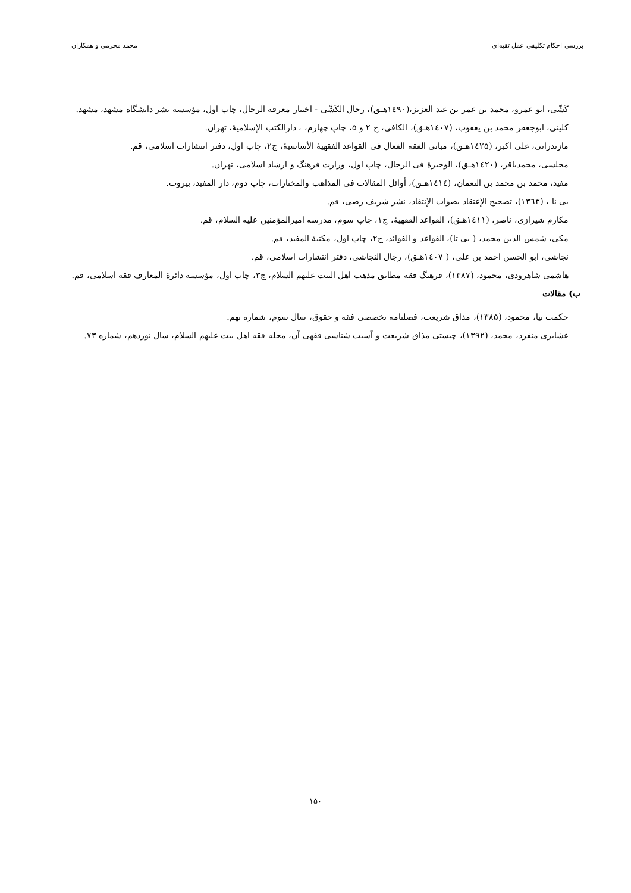بررسی احکام تکلیفی عمل تقیه‌ای محمد محرمی و همکاران
کَشّی، ابو عمرو، محمد بن عمر بن عبد العزیز،(۱٤۹۰هـ‍ق)، رجال الکَشّی - اختیار معرفه الرجال، چاپ اول، مؤسسه نشر دانشگاه مشهد، مشهد.
کلینی، ابوجعفر محمد بن یعقوب، (۱٤۰۷هـ‍ق)، الکافی، ج ۲ و ۵، چاپ چهارم، ، دارالکتب الإسلامیهٔ، تهران.
مازندرانی، علی اکبر، (۱٤۲۵هـ‍ق)، مبانی الفقه الفعال فی القواعد الفقهیهٔ الأساسیهٔ، ج۲، چاپ اول، دفتر انتشارات اسلامی، قم.
مجلسی، محمدباقر، (۱٤۲۰هـ‍ق)، الوجیزهٔ فی الرجال، چاپ اول، وزارت فرهنگ و ارشاد اسلامی، تهران.
مفید، محمد بن محمد بن النعمان، (۱٤۱٤هـ‍ق)، أوائل المقالات فی المذاهب والمختارات، چاپ دوم، دار المفید، بیروت.
بی نا ، (۱۳٦۳)، تصحیح الإعتقاد بصواب الإنتقاد، نشر شریف رضی، قم.
مکارم شیرازی، ناصر، (۱٤۱۱هـ‍ق)، القواعد الفقهیهٔ، ج۱، چاپ سوم، مدرسه امیرالمؤمنین علیه السلام، قم.
مکی، شمس الدین محمد، ( بی تا)، القواعد و الفوائد، ج۲، چاپ اول، مکتبهٔ المفید، قم.
نجاشی، ابو الحسن احمد بن علی، ( ۱٤۰۷هـ‍ق)، رجال النجاشی، دفتر انتشارات اسلامی، قم.
هاشمی شاهرودی، محمود، (۱۳۸۷)، فرهنگ فقه مطابق مذهب اهل البیت علیهم السلام، ج۳، چاپ اول، مؤسسه دائرهٔ المعارف فقه اسلامی، قم.
ب) مقالات
حکمت نیا، محمود، (۱۳۸۵)، مذاق شریعت، فصلنامه تخصصی فقه و حقوق، سال سوم، شماره نهم.
عشایری منفرد، محمد، (۱۳۹۲)، چیستی مذاق شریعت و آسیب شناسی فقهی آن، مجله فقه اهل بیت علیهم السلام، سال نوزدهم، شماره ۷۳.
۱۵۰